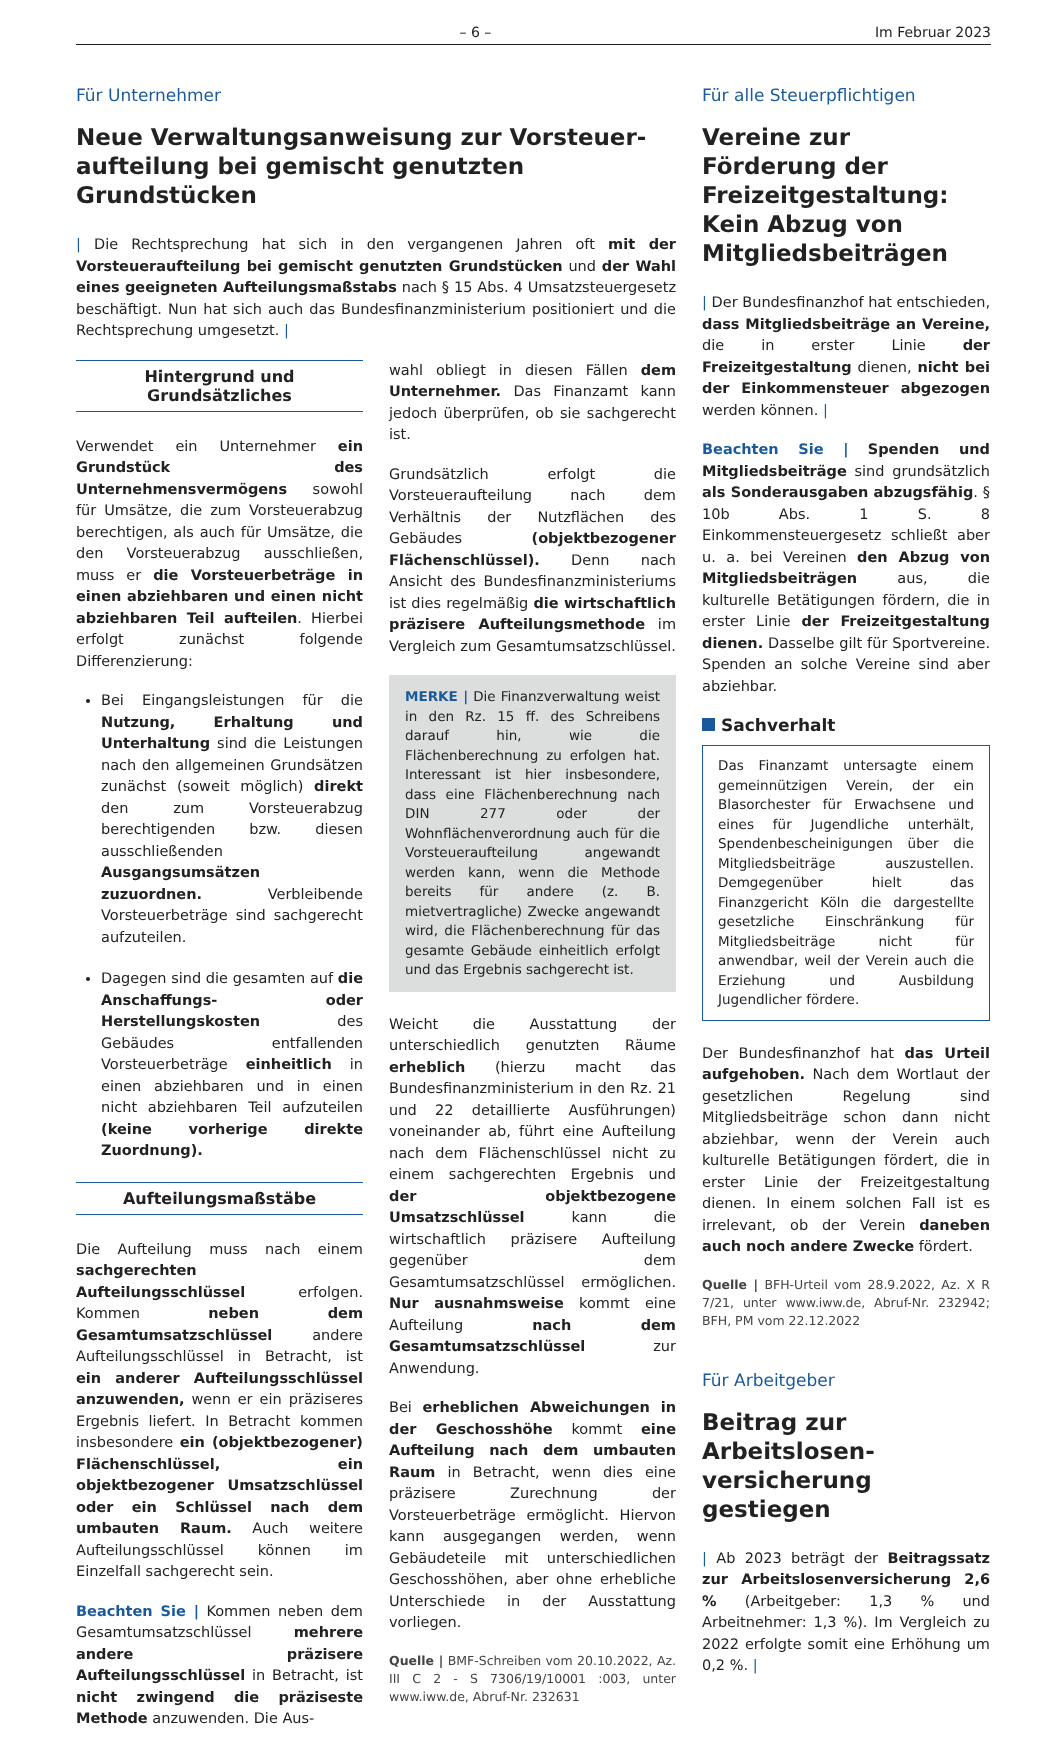– 6 – Im Februar 2023
Für Unternehmer
Neue Verwaltungsanweisung zur Vorsteuer­aufteilung bei gemischt genutzten Grundstücken
| Die Rechtsprechung hat sich in den vergangenen Jahren oft mit der Vorsteueraufteilung bei gemischt genutzten Grundstücken und der Wahl eines geeigneten Aufteilungsmaßstabs nach § 15 Abs. 4 Umsatzsteuergesetz beschäftigt. Nun hat sich auch das Bundesfinanzministerium positioniert und die Rechtsprechung umgesetzt. |
Hintergrund und Grundsätzliches
Verwendet ein Unternehmer ein Grundstück des Unternehmensvermögens sowohl für Umsätze, die zum Vorsteuerabzug berechtigen, als auch für Umsätze, die den Vorsteuerabzug ausschließen, muss er die Vorsteuerbeträge in einen abziehbaren und einen nicht abziehbaren Teil aufteilen. Hierbei erfolgt zunächst folgende Differenzierung:
Bei Eingangsleistungen für die Nutzung, Erhaltung und Unterhaltung sind die Leistungen nach den allgemeinen Grundsätzen zunächst (soweit möglich) direkt den zum Vorsteuerabzug berechtigenden bzw. diesen ausschließenden Ausgangsumsätzen zuzuordnen. Verbleibende Vorsteuerbeträge sind sachgerecht aufzuteilen.
Dagegen sind die gesamten auf die Anschaffungs- oder Herstellungskosten des Gebäudes entfallenden Vorsteuerbeträge einheitlich in einen abziehbaren und in einen nicht abziehbaren Teil aufzuteilen (keine vorherige direkte Zuordnung).
Aufteilungsmaßstäbe
Die Aufteilung muss nach einem sachgerechten Aufteilungsschlüssel erfolgen. Kommen neben dem Gesamtumsatzschlüssel andere Aufteilungsschlüssel in Betracht, ist ein anderer Aufteilungsschlüssel anzuwenden, wenn er ein präziseres Ergebnis liefert. In Betracht kommen insbesondere ein (objektbezogener) Flächenschlüssel, ein objektbezogener Umsatzschlüssel oder ein Schlüssel nach dem umbauten Raum. Auch weitere Aufteilungsschlüssel können im Einzelfall sachgerecht sein.
Beachten Sie | Kommen neben dem Gesamtumsatzschlüssel mehrere andere präzisere Aufteilungsschlüssel in Betracht, ist nicht zwingend die präziseste Methode anzuwenden. Die Aus-
wahl obliegt in diesen Fällen dem Unternehmer. Das Finanzamt kann jedoch überprüfen, ob sie sachgerecht ist.
Grundsätzlich erfolgt die Vorsteueraufteilung nach dem Verhältnis der Nutzflächen des Gebäudes (objektbezogener Flächenschlüssel). Denn nach Ansicht des Bundesfinanzministeriums ist dies regelmäßig die wirtschaftlich präzisere Aufteilungsmethode im Vergleich zum Gesamtumsatzschlüssel.
MERKE | Die Finanzverwaltung weist in den Rz. 15 ff. des Schreibens darauf hin, wie die Flächenberechnung zu erfolgen hat. Interessant ist hier insbesondere, dass eine Flächenberechnung nach DIN 277 oder der Wohnflächenverordnung auch für die Vorsteueraufteilung angewandt werden kann, wenn die Methode bereits für andere (z. B. mietvertragliche) Zwecke angewandt wird, die Flächenberechnung für das gesamte Gebäude einheitlich erfolgt und das Ergebnis sachgerecht ist.
Weicht die Ausstattung der unterschiedlich genutzten Räume erheblich (hierzu macht das Bundesfinanzministerium in den Rz. 21 und 22 detaillierte Ausführungen) voneinander ab, führt eine Aufteilung nach dem Flächenschlüssel nicht zu einem sachgerechten Ergebnis und der objektbezogene Umsatzschlüssel kann die wirtschaftlich präzisere Aufteilung gegenüber dem Gesamtumsatzschlüssel ermöglichen. Nur ausnahmsweise kommt eine Aufteilung nach dem Gesamtumsatzschlüssel zur Anwendung.
Bei erheblichen Abweichungen in der Geschosshöhe kommt eine Aufteilung nach dem umbauten Raum in Betracht, wenn dies eine präzisere Zurechnung der Vorsteuerbeträge ermöglicht. Hiervon kann ausgegangen werden, wenn Gebäudeteile mit unterschiedlichen Geschosshöhen, aber ohne erhebliche Unterschiede in der Ausstattung vorliegen.
Quelle | BMF-Schreiben vom 20.10.2022, Az. III C 2 - S 7306/19/10001 :003, unter www.iww.de, Abruf-Nr. 232631
Für alle Steuerpflichtigen
Vereine zur Förderung der Freizeitgestaltung: Kein Abzug von Mitgliedsbeiträgen
| Der Bundesfinanzhof hat entschieden, dass Mitgliedsbeiträge an Vereine, die in erster Linie der Freizeitgestaltung dienen, nicht bei der Einkommensteuer abgezogen werden können. |
Beachten Sie | Spenden und Mitgliedsbeiträge sind grundsätzlich als Sonderausgaben abzugsfähig. § 10b Abs. 1 S. 8 Einkommensteuergesetz schließt aber u. a. bei Vereinen den Abzug von Mitgliedsbeiträgen aus, die kulturelle Betätigungen fördern, die in erster Linie der Freizeitgestaltung dienen. Dasselbe gilt für Sportvereine. Spenden an solche Vereine sind aber abziehbar.
Sachverhalt
Das Finanzamt untersagte einem gemeinnützigen Verein, der ein Blasorchester für Erwachsene und eines für Jugendliche unterhält, Spendenbescheinigungen über die Mitgliedsbeiträge auszustellen. Demgegenüber hielt das Finanzgericht Köln die dargestellte gesetzliche Einschränkung für Mitgliedsbeiträge nicht für anwendbar, weil der Verein auch die Erziehung und Ausbildung Jugendlicher fördere.
Der Bundesfinanzhof hat das Urteil aufgehoben. Nach dem Wortlaut der gesetzlichen Regelung sind Mitgliedsbeiträge schon dann nicht abziehbar, wenn der Verein auch kulturelle Betätigungen fördert, die in erster Linie der Freizeitgestaltung dienen. In einem solchen Fall ist es irrelevant, ob der Verein daneben auch noch andere Zwecke fördert.
Quelle | BFH-Urteil vom 28.9.2022, Az. X R 7/21, unter www.iww.de, Abruf-Nr. 232942; BFH, PM vom 22.12.2022
Für Arbeitgeber
Beitrag zur Arbeitslosen­versicherung gestiegen
| Ab 2023 beträgt der Beitragssatz zur Arbeitslosenversicherung 2,6 % (Arbeitgeber: 1,3 % und Arbeitnehmer: 1,3 %). Im Vergleich zu 2022 erfolgte somit eine Erhöhung um 0,2 %. |